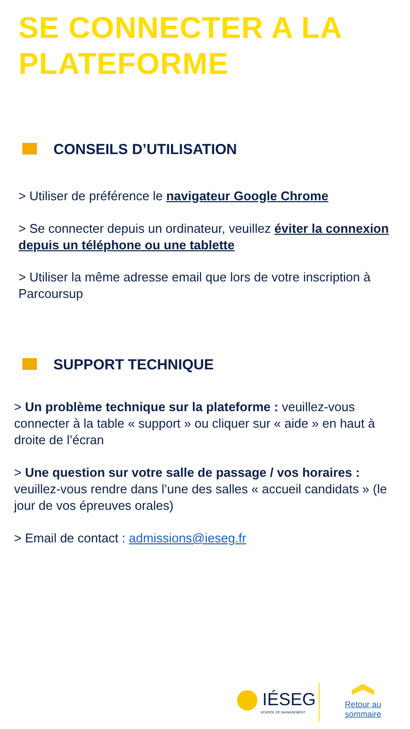SE CONNECTER A LA
PLATEFORME
CONSEILS D’UTILISATION
> Utiliser de préférence le navigateur Google Chrome
> Se connecter depuis un ordinateur, veuillez éviter la connexion depuis un téléphone ou une tablette
> Utiliser la même adresse email que lors de votre inscription à Parcoursup
SUPPORT TECHNIQUE
> Un problème technique sur la plateforme : veuillez-vous connecter à la table « support » ou cliquer sur « aide » en haut à droite de l’écran
> Une question sur votre salle de passage / vos horaires : veuillez-vous rendre dans l’une des salles « accueil candidats » (le jour de vos épreuves orales)
> Email de contact : admissions@ieseg.fr
IÉSEG
SCHOOL OF MANAGEMENT
Retour au
sommaire